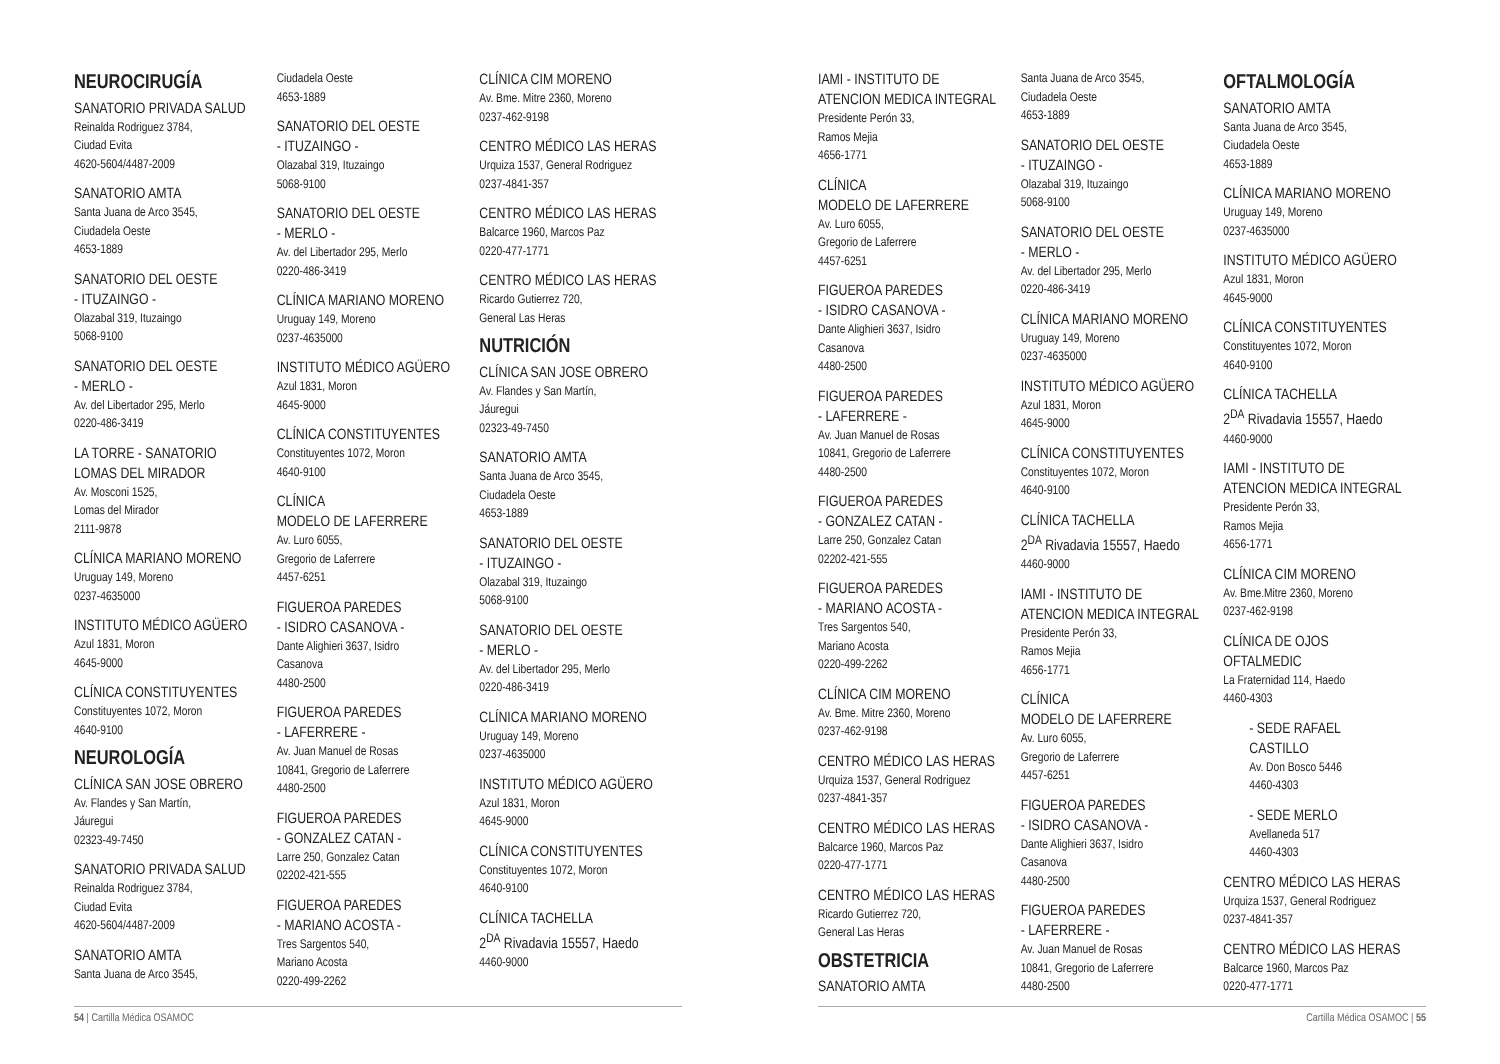NEUROCIRUGÍA
SANATORIO PRIVADA SALUD
Reinalda Rodriguez 3784,
Ciudad Evita
4620-5604/4487-2009
SANATORIO AMTA
Santa Juana de Arco 3545,
Ciudadela Oeste
4653-1889
SANATORIO DEL OESTE
- ITUZAINGO -
Olazabal 319, Ituzaingo
5068-9100
SANATORIO DEL OESTE
- MERLO -
Av. del Libertador 295, Merlo
0220-486-3419
LA TORRE - SANATORIO
LOMAS DEL MIRADOR
Av. Mosconi 1525,
Lomas del Mirador
2111-9878
CLÍNICA MARIANO MORENO
Uruguay 149, Moreno
0237-4635000
INSTITUTO MÉDICO AGÜERO
Azul 1831, Moron
4645-9000
CLÍNICA CONSTITUYENTES
Constituyentes 1072, Moron
4640-9100
NEUROLOGÍA
CLÍNICA SAN JOSE OBRERO
Av. Flandes y San Martín,
Jáuregui
02323-49-7450
SANATORIO PRIVADA SALUD
Reinalda Rodriguez 3784,
Ciudad Evita
4620-5604/4487-2009
SANATORIO AMTA
Santa Juana de Arco 3545,
Ciudadela Oeste
4653-1889
SANATORIO DEL OESTE
- ITUZAINGO -
Olazabal 319, Ituzaingo
5068-9100
SANATORIO DEL OESTE
- MERLO -
Av. del Libertador 295, Merlo
0220-486-3419
CLÍNICA MARIANO MORENO
Uruguay 149, Moreno
0237-4635000
INSTITUTO MÉDICO AGÜERO
Azul 1831, Moron
4645-9000
CLÍNICA CONSTITUYENTES
Constituyentes 1072, Moron
4640-9100
CLÍNICA
MODELO DE LAFERRERE
Av. Luro 6055,
Gregorio de Laferrere
4457-6251
FIGUEROA PAREDES
- ISIDRO CASANOVA -
Dante Alighieri 3637, Isidro
Casanova
4480-2500
FIGUEROA PAREDES
- LAFERRERE -
Av. Juan Manuel de Rosas
10841, Gregorio de Laferrere
4480-2500
FIGUEROA PAREDES
- GONZALEZ CATAN -
Larre 250, Gonzalez Catan
02202-421-555
FIGUEROA PAREDES
- MARIANO ACOSTA -
Tres Sargentos 540,
Mariano Acosta
0220-499-2262
CLÍNICA CIM MORENO
Av. Bme. Mitre 2360, Moreno
0237-462-9198
CENTRO MÉDICO LAS HERAS
Urquiza 1537, General Rodriguez
0237-4841-357
CENTRO MÉDICO LAS HERAS
Balcarce 1960, Marcos Paz
0220-477-1771
CENTRO MÉDICO LAS HERAS
Ricardo Gutierrez 720,
General Las Heras
NUTRICIÓN
CLÍNICA SAN JOSE OBRERO
Av. Flandes y San Martín,
Jáuregui
02323-49-7450
SANATORIO AMTA
Santa Juana de Arco 3545,
Ciudadela Oeste
4653-1889
SANATORIO DEL OESTE
- ITUZAINGO -
Olazabal 319, Ituzaingo
5068-9100
SANATORIO DEL OESTE
- MERLO -
Av. del Libertador 295, Merlo
0220-486-3419
CLÍNICA MARIANO MORENO
Uruguay 149, Moreno
0237-4635000
INSTITUTO MÉDICO AGÜERO
Azul 1831, Moron
4645-9000
CLÍNICA CONSTITUYENTES
Constituyentes 1072, Moron
4640-9100
CLÍNICA TACHELLA
2<sup>DA</sup> Rivadavia 15557, Haedo
4460-9000
54 | Cartilla Médica OSAMOC
IAMI - INSTITUTO DE
ATENCION MEDICA INTEGRAL
Presidente Perón 33,
Ramos Mejia
4656-1771
CLÍNICA
MODELO DE LAFERRERE
Av. Luro 6055,
Gregorio de Laferrere
4457-6251
FIGUEROA PAREDES
- ISIDRO CASANOVA -
Dante Alighieri 3637, Isidro
Casanova
4480-2500
FIGUEROA PAREDES
- LAFERRERE -
Av. Juan Manuel de Rosas
10841, Gregorio de Laferrere
4480-2500
FIGUEROA PAREDES
- GONZALEZ CATAN -
Larre 250, Gonzalez Catan
02202-421-555
FIGUEROA PAREDES
- MARIANO ACOSTA -
Tres Sargentos 540,
Mariano Acosta
0220-499-2262
CLÍNICA CIM MORENO
Av. Bme. Mitre 2360, Moreno
0237-462-9198
CENTRO MÉDICO LAS HERAS
Urquiza 1537, General Rodriguez
0237-4841-357
CENTRO MÉDICO LAS HERAS
Balcarce 1960, Marcos Paz
0220-477-1771
CENTRO MÉDICO LAS HERAS
Ricardo Gutierrez 720,
General Las Heras
OBSTETRICIA
SANATORIO AMTA
Santa Juana de Arco 3545,
Ciudadela Oeste
4653-1889
SANATORIO DEL OESTE
- ITUZAINGO -
Olazabal 319, Ituzaingo
5068-9100
SANATORIO DEL OESTE
- MERLO -
Av. del Libertador 295, Merlo
0220-486-3419
CLÍNICA MARIANO MORENO
Uruguay 149, Moreno
0237-4635000
INSTITUTO MÉDICO AGÜERO
Azul 1831, Moron
4645-9000
CLÍNICA CONSTITUYENTES
Constituyentes 1072, Moron
4640-9100
CLÍNICA TACHELLA
2<sup>DA</sup> Rivadavia 15557, Haedo
4460-9000
IAMI - INSTITUTO DE
ATENCION MEDICA INTEGRAL
Presidente Perón 33,
Ramos Mejia
4656-1771
CLÍNICA
MODELO DE LAFERRERE
Av. Luro 6055,
Gregorio de Laferrere
4457-6251
FIGUEROA PAREDES
- ISIDRO CASANOVA -
Dante Alighieri 3637, Isidro
Casanova
4480-2500
FIGUEROA PAREDES
- LAFERRERE -
Av. Juan Manuel de Rosas
10841, Gregorio de Laferrere
4480-2500
OFTALMOLOGÍA
SANATORIO AMTA
Santa Juana de Arco 3545,
Ciudadela Oeste
4653-1889
CLÍNICA MARIANO MORENO
Uruguay 149, Moreno
0237-4635000
INSTITUTO MÉDICO AGÜERO
Azul 1831, Moron
4645-9000
CLÍNICA CONSTITUYENTES
Constituyentes 1072, Moron
4640-9100
CLÍNICA TACHELLA
2<sup>DA</sup> Rivadavia 15557, Haedo
4460-9000
IAMI - INSTITUTO DE
ATENCION MEDICA INTEGRAL
Presidente Perón 33,
Ramos Mejia
4656-1771
CLÍNICA CIM MORENO
Av. Bme.Mitre 2360, Moreno
0237-462-9198
CLÍNICA DE OJOS
OFTALMEDIC
La Fraternidad 114, Haedo
4460-4303
- SEDE RAFAEL
CASTILLO
Av. Don Bosco 5446
4460-4303
- SEDE MERLO
Avellaneda 517
4460-4303
CENTRO MÉDICO LAS HERAS
Urquiza 1537, General Rodriguez
0237-4841-357
CENTRO MÉDICO LAS HERAS
Balcarce 1960, Marcos Paz
0220-477-1771
Cartilla Médica OSAMOC | 55